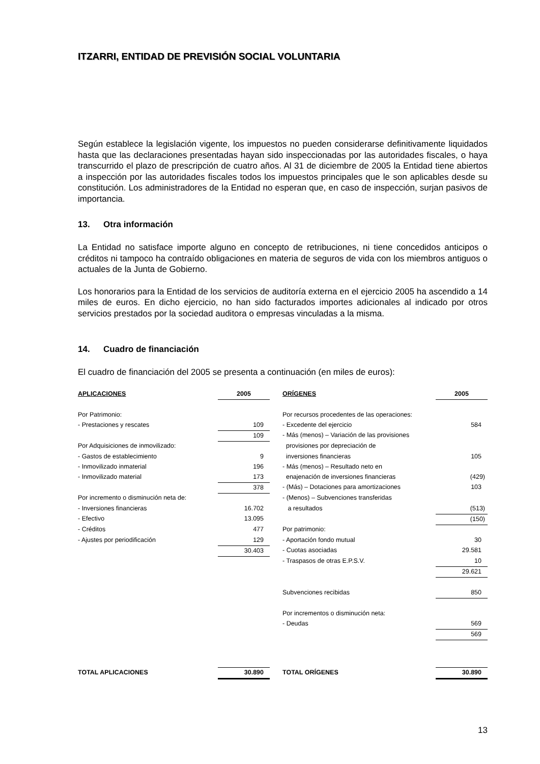ITZARRI, ENTIDAD DE PREVISIÓN SOCIAL VOLUNTARIA
Según establece la legislación vigente, los impuestos no pueden considerarse definitivamente liquidados hasta que las declaraciones presentadas hayan sido inspeccionadas por las autoridades fiscales, o haya transcurrido el plazo de prescripción de cuatro años. Al 31 de diciembre de 2005 la Entidad tiene abiertos a inspección por las autoridades fiscales todos los impuestos principales que le son aplicables desde su constitución. Los administradores de la Entidad no esperan que, en caso de inspección, surjan pasivos de importancia.
13. Otra información
La Entidad no satisface importe alguno en concepto de retribuciones, ni tiene concedidos anticipos o créditos ni tampoco ha contraído obligaciones en materia de seguros de vida con los miembros antiguos o actuales de la Junta de Gobierno.
Los honorarios para la Entidad de los servicios de auditoría externa en el ejercicio 2005 ha ascendido a 14 miles de euros. En dicho ejercicio, no han sido facturados importes adicionales al indicado por otros servicios prestados por la sociedad auditora o empresas vinculadas a la misma.
14. Cuadro de financiación
El cuadro de financiación del 2005 se presenta a continuación (en miles de euros):
| APLICACIONES | 2005 | | ORÍGENES | 2005 |
| --- | --- | --- | --- | --- |
| Por Patrimonio: | | | Por recursos procedentes de las operaciones: | |
| - Prestaciones y rescates | 109 | | - Excedente del ejercicio | 584 |
| | 109 | | - Más (menos) – Variación de las provisiones | |
| Por Adquisiciones de inmovilizado: | | | provisiones por depreciación de | |
| - Gastos de establecimiento | 9 | | inversiones financieras | 105 |
| - Inmovilizado inmaterial | 196 | | - Más (menos) – Resultado neto en | |
| - Inmovilizado material | 173 | | enajenación de inversiones financieras | (429) |
| | 378 | | - (Más) – Dotaciones para amortizaciones | 103 |
| Por incremento o disminución neta de: | | | - (Menos) – Subvenciones transferidas | |
| - Inversiones financieras | 16.702 | | a resultados | (513) |
| - Efectivo | 13.095 | | | (150) |
| - Créditos | 477 | | Por patrimonio: | |
| - Ajustes por periodificación | 129 | | - Aportación fondo mutual | 30 |
| | 30.403 | | - Cuotas asociadas | 29.581 |
| | | | - Traspasos de otras E.P.S.V. | 10 |
| | | | | 29.621 |
| | | | Subvenciones recibidas | 850 |
| | | | Por incrementos o disminución neta: | |
| | | | - Deudas | 569 |
| | | | | 569 |
| TOTAL APLICACIONES | 30.890 | | TOTAL ORÍGENES | 30.890 |
13